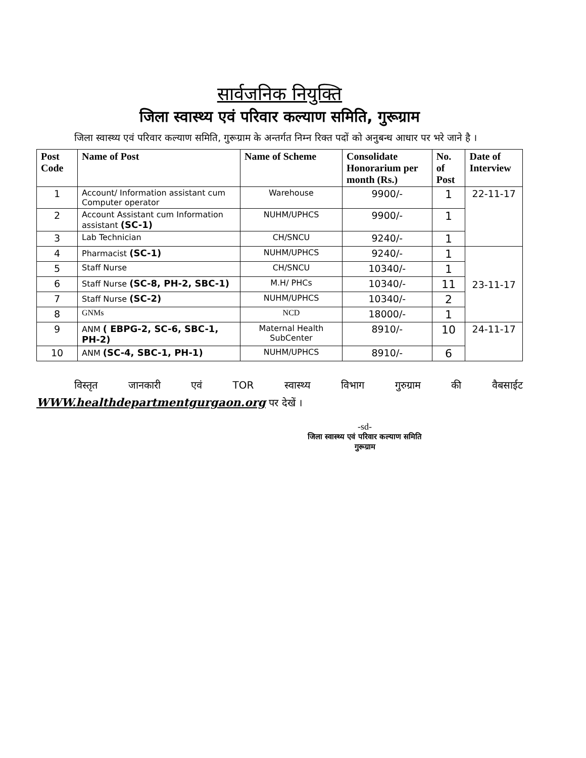सार्वजनिक नियुक्ति
जिला स्वास्थ्य एवं परिवार कल्याण समिति, गुरूग्राम
जिला स्वास्थ्य एवं परिवार कल्याण समिति, गुरूग्राम के अन्तर्गत निम्न रिक्त पदों को अनुबन्ध आधार पर भरे जाने है ।
| Post Code | Name of Post | Name of Scheme | Consolidate Honorarium per month (Rs.) | No. of Post | Date of Interview |
| --- | --- | --- | --- | --- | --- |
| 1 | Account/ Information assistant cum Computer operator | Warehouse | 9900/- | 1 | 22-11-17 |
| 2 | Account Assistant cum Information assistant (SC-1) | NUHM/UPHCS | 9900/- | 1 | |
| 3 | Lab Technician | CH/SNCU | 9240/- | 1 | |
| 4 | Pharmacist (SC-1) | NUHM/UPHCS | 9240/- | 1 | 23-11-17 |
| 5 | Staff Nurse | CH/SNCU | 10340/- | 1 | |
| 6 | Staff Nurse (SC-8, PH-2, SBC-1) | M.H/ PHCs | 10340/- | 11 | |
| 7 | Staff Nurse (SC-2) | NUHM/UPHCS | 10340/- | 2 | |
| 8 | GNMs | NCD | 18000/- | 1 | |
| 9 | ANM ( EBPG-2, SC-6, SBC-1, PH-2) | Maternal Health SubCenter | 8910/- | 10 | 24-11-17 |
| 10 | ANM (SC-4, SBC-1, PH-1) | NUHM/UPHCS | 8910/- | 6 | |
विस्तृत जानकारी एवं TOR स्वास्थ्य विभाग गुरुग्राम की वैबसाईट WWW.healthdepartmentgurgaon.org पर देखें ।
-sd-
जिला स्वास्थ्य एवं परिवार कल्याण समिति
गुरूग्राम